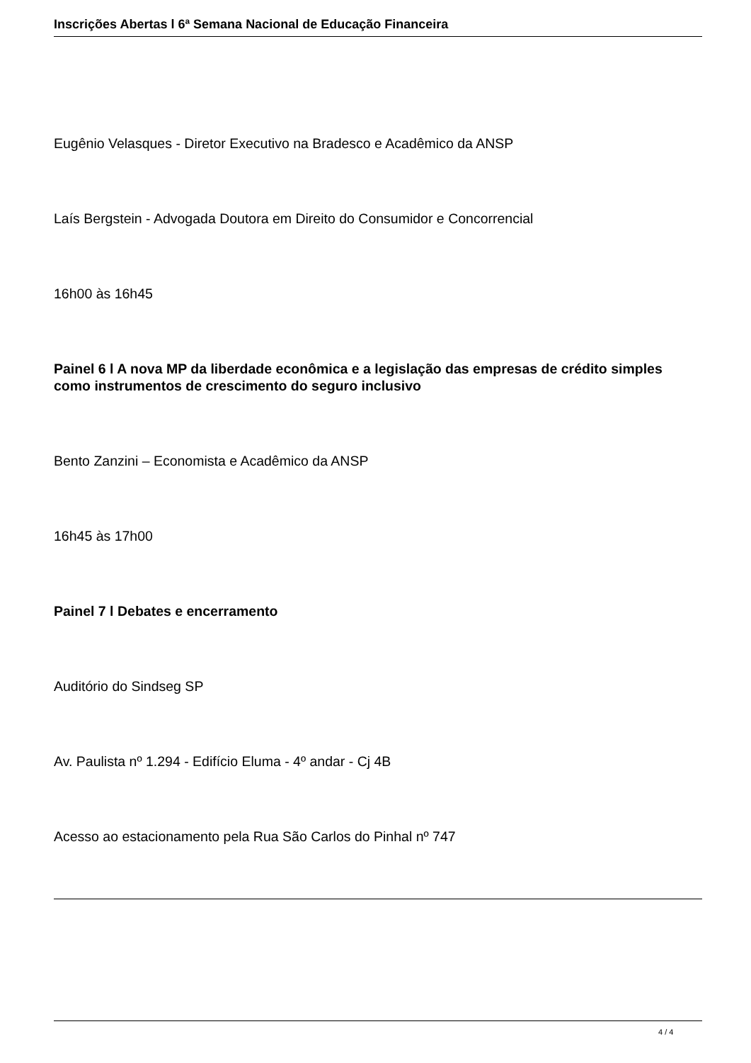Inscrições Abertas l 6ª Semana Nacional de Educação Financeira
Eugênio Velasques - Diretor Executivo na Bradesco e Acadêmico da ANSP
Laís Bergstein - Advogada Doutora em Direito do Consumidor e Concorrencial
16h00 às 16h45
Painel 6 l A nova MP da liberdade econômica e a legislação das empresas de crédito simples como instrumentos de crescimento do seguro inclusivo
Bento Zanzini – Economista e Acadêmico da ANSP
16h45 às 17h00
Painel 7 l Debates e encerramento
Auditório do Sindseg SP
Av. Paulista nº 1.294 - Edifício Eluma - 4º andar - Cj 4B
Acesso ao estacionamento pela Rua São Carlos do Pinhal nº 747
4 / 4